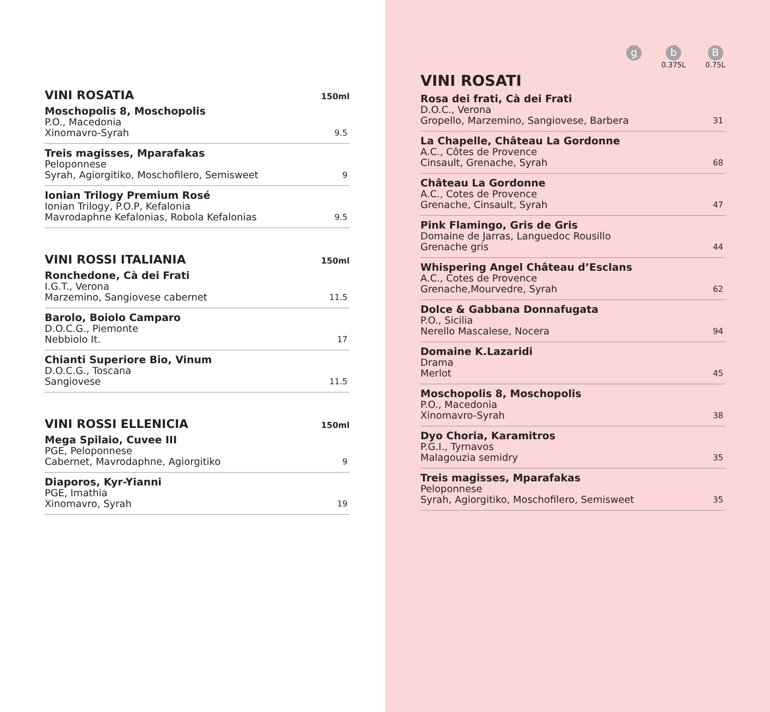VINI ROSATIA 150ml
Moschopolis 8, Moschopolis
P.O., Macedonia
Xinomavro-Syrah
9.5
Treis magisses, Mparafakas
Peloponnese
Syrah, Agiorgitiko, Moschofilero, Semisweet
9
Ionian Trilogy Premium Rosé
Ionian Trilogy, P.O.P, Kefalonia
Mavrodaphne Kefalonias, Robola Kefalonias
9.5
VINI ROSSI ITALIANIA 150ml
Ronchedone, Cà dei Frati
I.G.T., Verona
Marzemino, Sangiovese cabernet
11.5
Barolo, Boiolo Camparo
D.O.C.G., Piemonte
Nebbiolo It.
17
Chianti Superiore Bio, Vinum
D.O.C.G., Toscana
Sangiovese
11.5
VINI ROSSI ELLENICIA 150ml
Mega Spilaio, Cuvee III
PGE, Peloponnese
Cabernet, Mavrodaphne, Agiorgitiko
9
Diaporos, Kyr-Yianni
PGE, Imathia
Xinomavro, Syrah
19
g
b
0.375L
B
0.75L
VINI ROSATI
Rosa dei frati, Cà dei Frati
D.O.C., Verona
Gropello, Marzemino, Sangiovese, Barbera
31
La Chapelle, Château La Gordonne
A.C., Côtes de Provence
Cinsault, Grenache, Syrah
68
Château La Gordonne
A.C., Cotes de Provence
Grenache, Cinsault, Syrah
47
Pink Flamingo, Gris de Gris
Domaine de Jarras, Languedoc Rousillo
Grenache gris
44
Whispering Angel Château d’Esclans
A.C., Cotes de Provence
Grenache,Mourvedre, Syrah
62
Dolce & Gabbana Donnafugata
P.O., Sicilia
Nerello Mascalese, Nocera
94
Domaine K.Lazaridi
Drama
Merlot
45
Moschopolis 8, Moschopolis
P.O., Macedonia
Xinomavro-Syrah
38
Dyo Choria, Karamitros
P.G.I., Tyrnavos
Malagouzia semidry
35
Treis magisses, Mparafakas
Peloponnese
Syrah, Agiorgitiko, Moschofilero, Semisweet
35